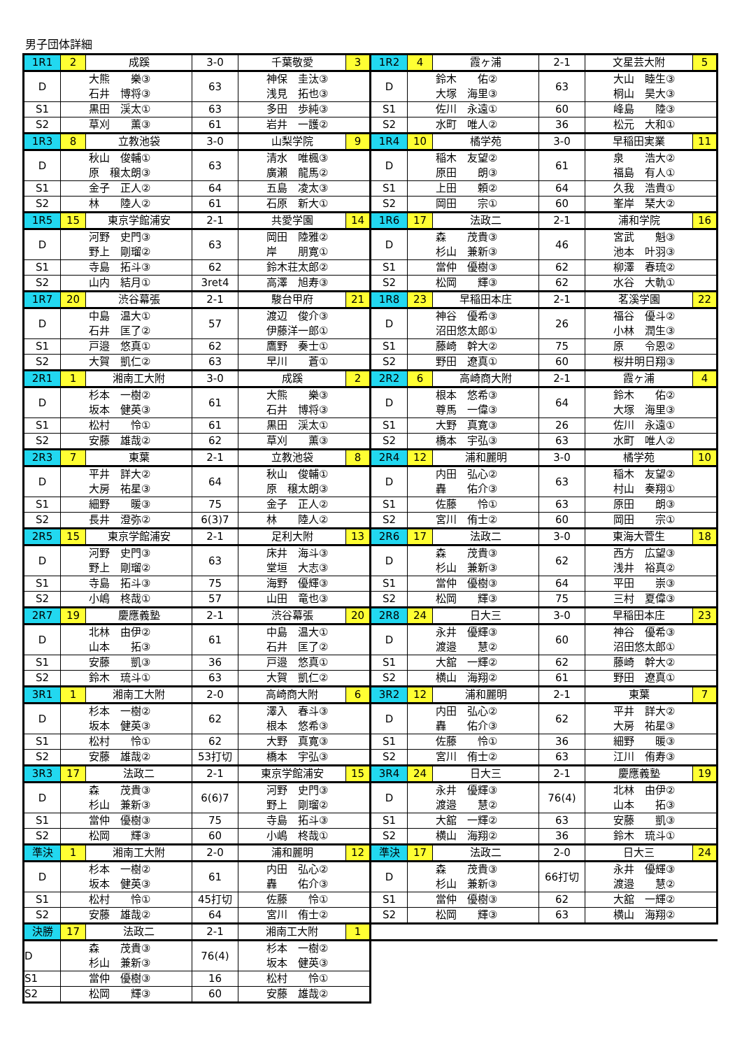男子団体詳細
| 1R1 | 2 | 成蹊 | 3-0 | 千葉敬愛 | 3 | 1R2 | 4 | 霞ヶ浦 | 2-1 | 文星芸大附 | 5 |
| D | 大熊 樂③ 石井 博将③ | | 63 | 神保 圭汰③ 浅見 拓也③ | | D | 鈴木 佑② 大塚 海里③ | | 63 | 大山 睦生③ 桐山 昊大③ | |
| S1 | 黒田 渓太① | | 63 | 多田 歩純③ | | S1 | 佐川 永遠① | | 60 | 峰島 陸③ | |
| S2 | 草刈 薫③ | | 61 | 岩井 一護② | | S2 | 水町 唯人② | | 36 | 松元 大和① | |
| 1R3 | 8 | 立教池袋 | 3-0 | 山梨学院 | 9 | 1R4 | 10 | 橘学苑 | 3-0 | 早稲田実業 | 11 |
| D | 秋山 俊輔① 原 穣太朗③ | | 63 | 清水 唯楓③ 廣瀬 龍馬② | | D | 稲木 友望② 原田 朗③ | | 61 | 泉 浩大② 福島 有人① | |
| S1 | 金子 正人② | | 64 | 五島 凌太③ | | S1 | 上田 頼② | | 64 | 久我 浩貴① | |
| S2 | 林 陸人② | | 61 | 石原 新大① | | S2 | 岡田 宗① | | 60 | 峯岸 琹大② | |
| 1R5 | 15 | 東京学館浦安 | 2-1 | 共愛学園 | 14 | 1R6 | 17 | 法政二 | 2-1 | 浦和学院 | 16 |
| D | 河野 史門③ 野上 剛瑠② | | 63 | 岡田 陸雅② 岸 朋寛① | | D | 森 茂貴③ 杉山 兼新③ | | 46 | 宮武 魁③ 池本 叶羽③ | |
| S1 | 寺島 拓斗③ | | 62 | 鈴木荘太郎② | | S1 | 當仲 優樹③ | | 62 | 柳澤 春琉② | |
| S2 | 山内 結月① | | 3ret4 | 高澤 旭寿③ | | S2 | 松岡 輝③ | | 62 | 水谷 大軌① | |
| 1R7 | 20 | 渋谷幕張 | 2-1 | 駿台甲府 | 21 | 1R8 | 23 | 早稲田本庄 | 2-1 | 茗溪学園 | 22 |
| D | 中島 温大① 石井 匡了② | | 57 | 渡辺 俊介③ 伊藤洋一郎① | | D | 神谷 優希③ 沼田悠太郎① | | 26 | 福谷 優斗② 小林 潤生③ | |
| S1 | 戸邉 悠真① | | 62 | 鷹野 奏士① | | S1 | 藤崎 幹大② | | 75 | 原 令恩② | |
| S2 | 大賀 凱仁② | | 63 | 早川 蒼① | | S2 | 野田 遼真① | | 60 | 桜井明日翔③ | |
| 2R1 | 1 | 湘南工大附 | 3-0 | 成蹊 | 2 | 2R2 | 6 | 高崎商大附 | 2-1 | 霞ヶ浦 | 4 |
| D | 杉本 一樹② 坂本 健英③ | | 61 | 大熊 樂③ 石井 博将③ | | D | 根本 悠希③ 尊馬 一偉③ | | 64 | 鈴木 佑② 大塚 海里③ | |
| S1 | 松村 怜① | | 61 | 黒田 渓太① | | S1 | 大野 真寛③ | | 26 | 佐川 永遠① | |
| S2 | 安藤 雄哉② | | 62 | 草刈 薫③ | | S2 | 橋本 宇弘③ | | 63 | 水町 唯人② | |
| 2R3 | 7 | 東葉 | 2-1 | 立教池袋 | 8 | 2R4 | 12 | 浦和麗明 | 3-0 | 橘学苑 | 10 |
| D | 平井 詳大② 大房 祐星③ | | 64 | 秋山 俊輔① 原 穣太朗③ | | D | 内田 弘心② 轟 佑介③ | | 63 | 稲木 友望② 村山 奏翔① | |
| S1 | 細野 暖③ | | 75 | 金子 正人② | | S1 | 佐藤 怜① | | 63 | 原田 朗③ | |
| S2 | 長井 澄弥② | | 6(3)7 | 林 陸人② | | S2 | 宮川 侑士② | | 60 | 岡田 宗① | |
| 2R5 | 15 | 東京学館浦安 | 2-1 | 足利大附 | 13 | 2R6 | 17 | 法政二 | 3-0 | 東海大菅生 | 18 |
| D | 河野 史門③ 野上 剛瑠② | | 63 | 床井 海斗③ 堂垣 大志③ | | D | 森 茂貴③ 杉山 兼新③ | | 62 | 西方 広望③ 浅井 裕真② | |
| S1 | 寺島 拓斗③ | | 75 | 海野 優輝③ | | S1 | 當仲 優樹③ | | 64 | 平田 崇③ | |
| S2 | 小嶋 柊哉① | | 57 | 山田 竜也③ | | S2 | 松岡 輝③ | | 75 | 三村 夏偉③ | |
| 2R7 | 19 | 慶應義塾 | 2-1 | 渋谷幕張 | 20 | 2R8 | 24 | 日大三 | 3-0 | 早稲田本庄 | 23 |
| D | 北林 由伊② 山本 拓③ | | 61 | 中島 温大① 石井 匡了② | | D | 永井 優輝③ 渡邉 慧② | | 60 | 神谷 優希③ 沼田悠太郎① | |
| S1 | 安藤 凱③ | | 36 | 戸邉 悠真① | | S1 | 大舘 一輝② | | 62 | 藤崎 幹大② | |
| S2 | 鈴木 琉斗① | | 63 | 大賀 凱仁② | | S2 | 横山 海翔② | | 61 | 野田 遼真① | |
| 3R1 | 1 | 湘南工大附 | 2-0 | 高崎商大附 | 6 | 3R2 | 12 | 浦和麗明 | 2-1 | 東葉 | 7 |
| D | 杉本 一樹② 坂本 健英③ | | 62 | 澤入 春斗③ 根本 悠希③ | | D | 内田 弘心② 轟 佑介③ | | 62 | 平井 詳大② 大房 祐星③ | |
| S1 | 松村 怜① | | 62 | 大野 真寛③ | | S1 | 佐藤 怜① | | 36 | 細野 暖③ | |
| S2 | 安藤 雄哉② | | 53打切 | 橋本 宇弘③ | | S2 | 宮川 侑士② | | 63 | 江川 侑寿③ | |
| 3R3 | 17 | 法政二 | 2-1 | 東京学館浦安 | 15 | 3R4 | 24 | 日大三 | 2-1 | 慶應義塾 | 19 |
| D | 森 茂貴③ 杉山 兼新③ | | 6(6)7 | 河野 史門③ 野上 剛瑠② | | D | 永井 優輝③ 渡邉 慧② | | 76(4) | 北林 由伊② 山本 拓③ | |
| S1 | 當仲 優樹③ | | 75 | 寺島 拓斗③ | | S1 | 大舘 一輝② | | 63 | 安藤 凱③ | |
| S2 | 松岡 輝③ | | 60 | 小嶋 柊哉① | | S2 | 横山 海翔② | | 36 | 鈴木 琉斗① | |
| 準決 | 1 | 湘南工大附 | 2-0 | 浦和麗明 | 12 | 準決 | 17 | 法政二 | 2-0 | 日大三 | 24 |
| D | 杉本 一樹② 坂本 健英③ | | 61 | 内田 弘心② 轟 佑介③ | | D | 森 茂貴③ 杉山 兼新③ | | 66打切 | 永井 優輝③ 渡邉 慧② | |
| S1 | 松村 怜① | | 45打切 | 佐藤 怜① | | S1 | 當仲 優樹③ | | 62 | 大舘 一輝② | |
| S2 | 安藤 雄哉② | | 64 | 宮川 侑士② | | S2 | 松岡 輝③ | | 63 | 横山 海翔② | |
| 決勝 | 17 | 法政二 | 2-1 | 湘南工大附 | 1 | | | | | | |
| D | 森 茂貴③ 杉山 兼新③ | | 76(4) | 杉本 一樹② 坂本 健英③ | | | | | | | |
| S1 | 當仲 優樹③ | | 16 | 松村 怜① | | | | | | | |
| S2 | 松岡 輝③ | | 60 | 安藤 雄哉② | | | | | | | |